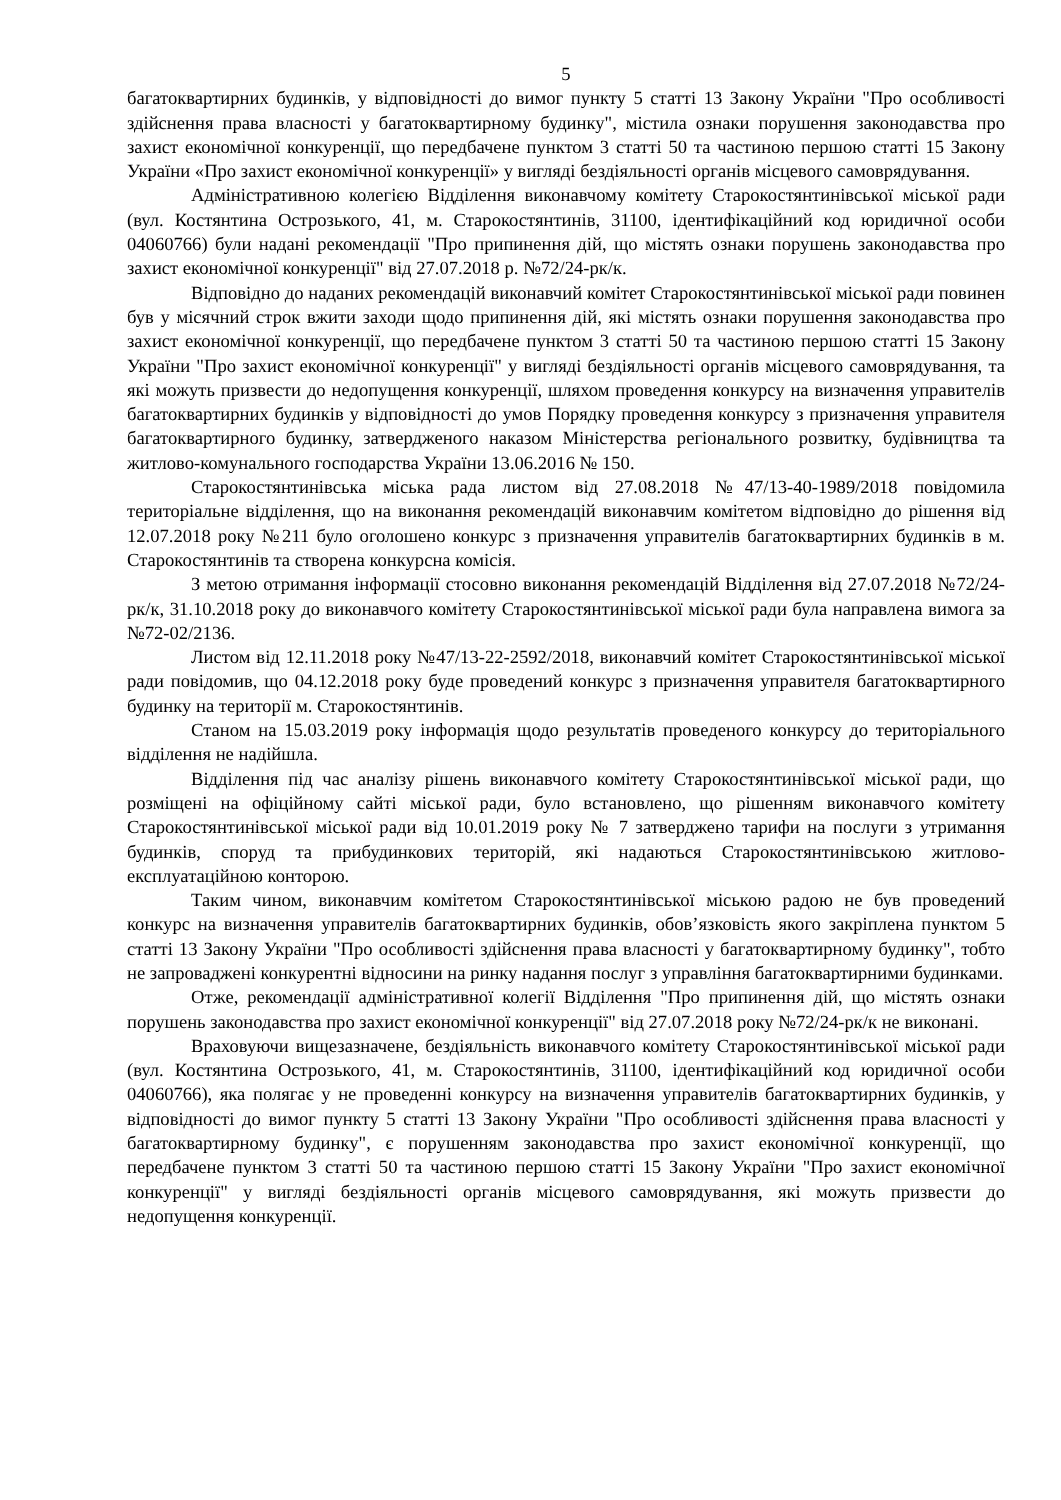5
багатоквартирних будинків, у відповідності до вимог пункту 5 статті 13 Закону України "Про особливості здійснення права власності у багатоквартирному будинку", містила ознаки порушення законодавства про захист економічної конкуренції, що передбачене пунктом 3 статті 50 та частиною першою статті 15 Закону України «Про захист економічної конкуренції» у вигляді бездіяльності органів місцевого самоврядування.
Адміністративною колегією Відділення виконавчому комітету Старокостянтинівської міської ради (вул. Костянтина Острозького, 41, м. Старокостянтинів, 31100, ідентифікаційний код юридичної особи 04060766) були надані рекомендації "Про припинення дій, що містять ознаки порушень законодавства про захист економічної конкуренції" від 27.07.2018 р. №72/24-рк/к.
Відповідно до наданих рекомендацій виконавчий комітет Старокостянтинівської міської ради повинен був у місячний строк вжити заходи щодо припинення дій, які містять ознаки порушення законодавства про захист економічної конкуренції, що передбачене пунктом 3 статті 50 та частиною першою статті 15 Закону України "Про захист економічної конкуренції" у вигляді бездіяльності органів місцевого самоврядування, та які можуть призвести до недопущення конкуренції, шляхом проведення конкурсу на визначення управителів багатоквартирних будинків у відповідності до умов Порядку проведення конкурсу з призначення управителя багатоквартирного будинку, затвердженого наказом Міністерства регіонального розвитку, будівництва та житлово-комунального господарства України 13.06.2016 № 150.
Старокостянтинівська міська рада листом від 27.08.2018 №47/13-40-1989/2018 повідомила територіальне відділення, що на виконання рекомендацій виконавчим комітетом відповідно до рішення від 12.07.2018 року №211 було оголошено конкурс з призначення управителів багатоквартирних будинків в м. Старокостянтинів та створена конкурсна комісія.
З метою отримання інформації стосовно виконання рекомендацій Відділення від 27.07.2018 №72/24-рк/к, 31.10.2018 року до виконавчого комітету Старокостянтинівської міської ради була направлена вимога за №72-02/2136.
Листом від 12.11.2018 року №47/13-22-2592/2018, виконавчий комітет Старокостянтинівської міської ради повідомив, що 04.12.2018 року буде проведений конкурс з призначення управителя багатоквартирного будинку на території м. Старокостянтинів.
Станом на 15.03.2019 року інформація щодо результатів проведеного конкурсу до територіального відділення не надійшла.
Відділення під час аналізу рішень виконавчого комітету Старокостянтинівської міської ради, що розміщені на офіційному сайті міської ради, було встановлено, що рішенням виконавчого комітету Старокостянтинівської міської ради від 10.01.2019 року № 7 затверджено тарифи на послуги з утримання будинків, споруд та прибудинкових територій, які надаються Старокостянтинівською житлово-експлуатаційною конторою.
Таким чином, виконавчим комітетом Старокостянтинівської міською радою не був проведений конкурс на визначення управителів багатоквартирних будинків, обов’язковість якого закріплена пунктом 5 статті 13 Закону України "Про особливості здійснення права власності у багатоквартирному будинку", тобто не запроваджені конкурентні відносини на ринку надання послуг з управління багатоквартирними будинками.
Отже, рекомендації адміністративної колегії Відділення "Про припинення дій, що містять ознаки порушень законодавства про захист економічної конкуренції" від 27.07.2018 року №72/24-рк/к не виконані.
Враховуючи вищезазначене, бездіяльність виконавчого комітету Старокостянтинівської міської ради (вул. Костянтина Острозького, 41, м. Старокостянтинів, 31100, ідентифікаційний код юридичної особи 04060766), яка полягає у не проведенні конкурсу на визначення управителів багатоквартирних будинків, у відповідності до вимог пункту 5 статті 13 Закону України "Про особливості здійснення права власності у багатоквартирному будинку", є порушенням законодавства про захист економічної конкуренції, що передбачене пунктом 3 статті 50 та частиною першою статті 15 Закону України "Про захист економічної конкуренції" у вигляді бездіяльності органів місцевого самоврядування, які можуть призвести до недопущення конкуренції.